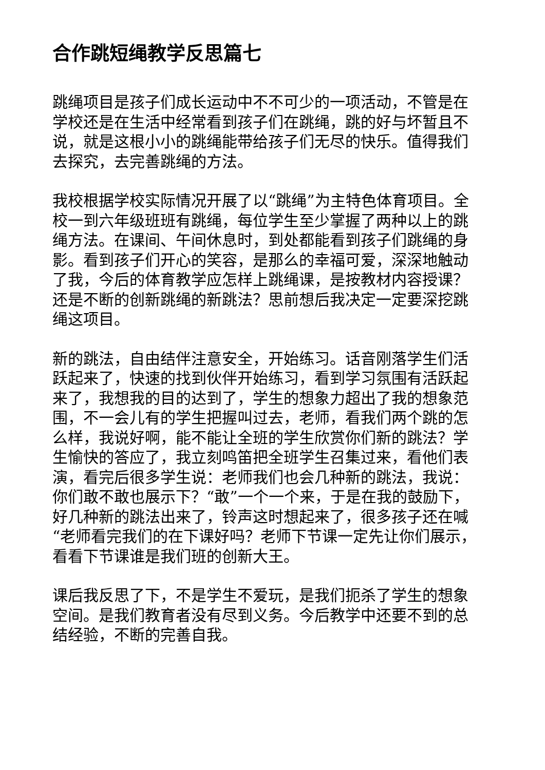合作跳短绳教学反思篇七
跳绳项目是孩子们成长运动中不不可少的一项活动，不管是在学校还是在生活中经常看到孩子们在跳绳，跳的好与坏暂且不说，就是这根小小的跳绳能带给孩子们无尽的快乐。值得我们去探究，去完善跳绳的方法。
我校根据学校实际情况开展了以“跳绳”为主特色体育项目。全校一到六年级班班有跳绳，每位学生至少掌握了两种以上的跳绳方法。在课间、午间休息时，到处都能看到孩子们跳绳的身影。看到孩子们开心的笑容，是那么的幸福可爱，深深地触动了我，今后的体育教学应怎样上跳绳课，是按教材内容授课？还是不断的创新跳绳的新跳法？思前想后我决定一定要深挖跳绳这项目。
新的跳法，自由结伴注意安全，开始练习。话音刚落学生们活跃起来了，快速的找到伙伴开始练习，看到学习氛围有活跃起来了，我想我的目的达到了，学生的想象力超出了我的想象范围，不一会儿有的学生把握叫过去，老师，看我们两个跳的怎么样，我说好啊，能不能让全班的学生欣赏你们新的跳法？学生愉快的答应了，我立刻鸣笛把全班学生召集过来，看他们表演，看完后很多学生说：老师我们也会几种新的跳法，我说：你们敢不敢也展示下？“敢”一个一个来，于是在我的鼓励下，好几种新的跳法出来了，铃声这时想起来了，很多孩子还在喊“老师看完我们的在下课好吗？老师下节课一定先让你们展示，看看下节课谁是我们班的创新大王。
课后我反思了下，不是学生不爱玩，是我们扼杀了学生的想象空间。是我们教育者没有尽到义务。今后教学中还要不到的总结经验，不断的完善自我。